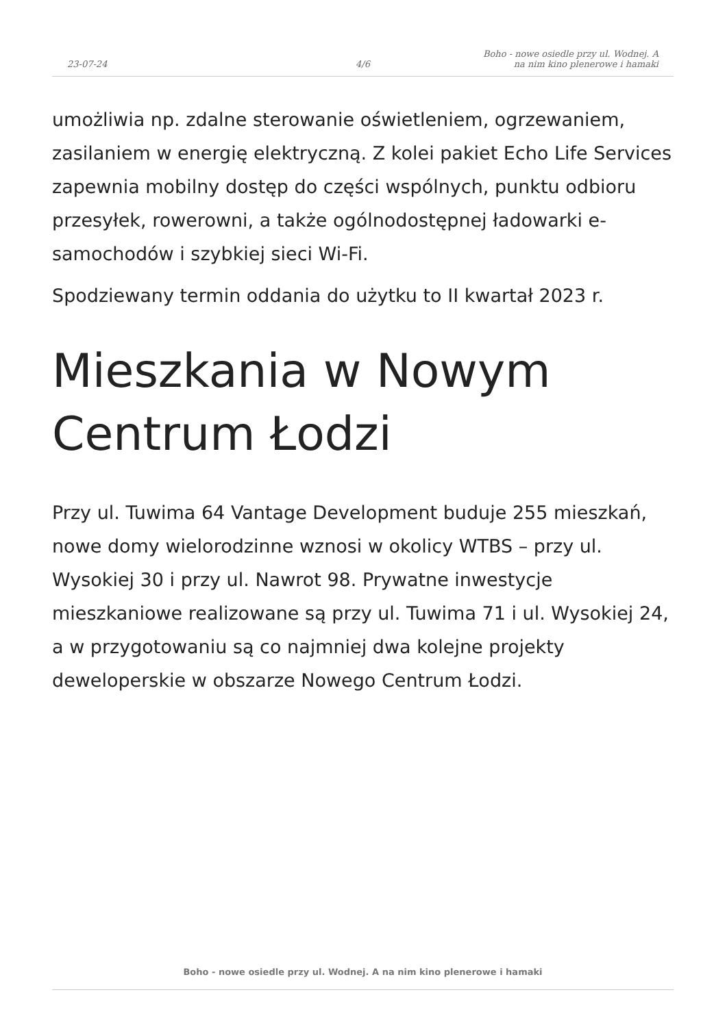23-07-24
4/6
Boho - nowe osiedle przy ul. Wodnej. A
na nim kino plenerowe i hamaki
umożliwia np. zdalne sterowanie oświetleniem, ogrzewaniem, zasilaniem w energię elektryczną. Z kolei pakiet Echo Life Services zapewnia mobilny dostęp do części wspólnych, punktu odbioru przesyłek, rowerowni, a także ogólnodostępnej ładowarki e-samochodów i szybkiej sieci Wi-Fi.
Spodziewany termin oddania do użytku to II kwartał 2023 r.
Mieszkania w Nowym Centrum Łodzi
Przy ul. Tuwima 64 Vantage Development buduje 255 mieszkań, nowe domy wielorodzinne wznosi w okolicy WTBS – przy ul. Wysokiej 30 i przy ul. Nawrot 98. Prywatne inwestycje mieszkaniowe realizowane są przy ul. Tuwima 71 i ul. Wysokiej 24, a w przygotowaniu są co najmniej dwa kolejne projekty deweloperskie w obszarze Nowego Centrum Łodzi.
Boho - nowe osiedle przy ul. Wodnej. A na nim kino plenerowe i hamaki